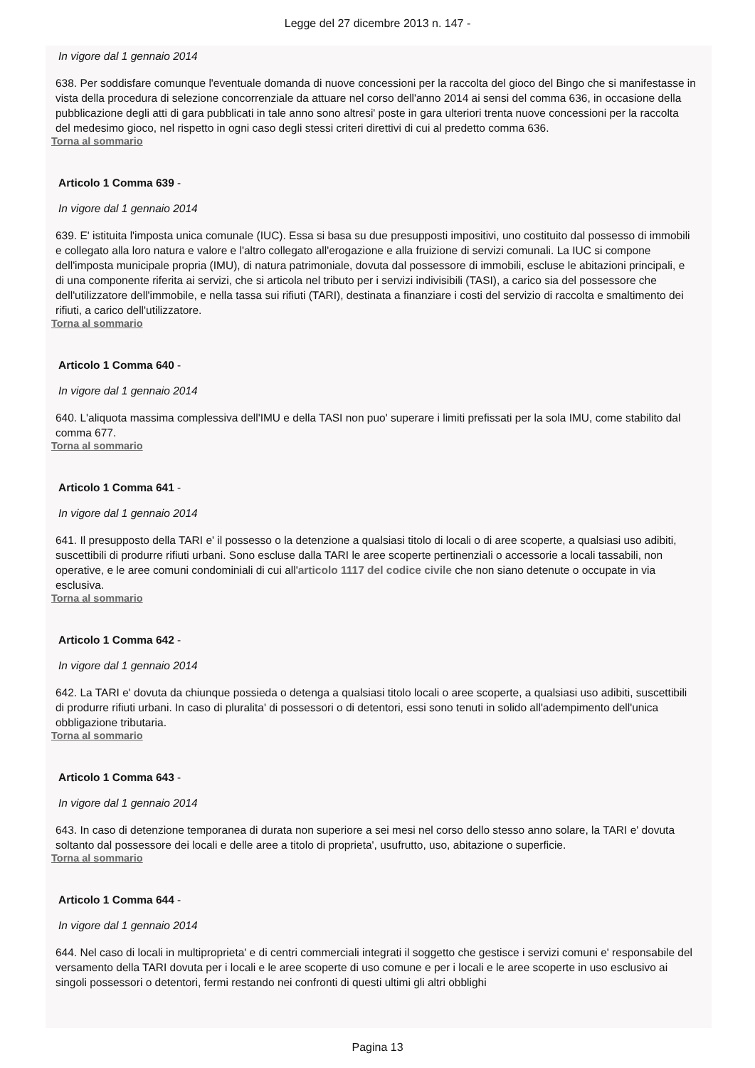Legge del 27 dicembre 2013 n. 147 -
In vigore dal 1 gennaio 2014
638. Per soddisfare comunque l'eventuale domanda di nuove concessioni per la raccolta del gioco del Bingo che si manifestasse in vista della procedura di selezione concorrenziale da attuare nel corso dell'anno 2014 ai sensi del comma 636, in occasione della pubblicazione degli atti di gara pubblicati in tale anno sono altresi' poste in gara ulteriori trenta nuove concessioni per la raccolta del medesimo gioco, nel rispetto in ogni caso degli stessi criteri direttivi di cui al predetto comma 636.
Torna al sommario
Articolo 1 Comma 639 -
In vigore dal 1 gennaio 2014
639. E' istituita l'imposta unica comunale (IUC). Essa si basa su due presupposti impositivi, uno costituito dal possesso di immobili e collegato alla loro natura e valore e l'altro collegato all'erogazione e alla fruizione di servizi comunali. La IUC si compone dell'imposta municipale propria (IMU), di natura patrimoniale, dovuta dal possessore di immobili, escluse le abitazioni principali, e di una componente riferita ai servizi, che si articola nel tributo per i servizi indivisibili (TASI), a carico sia del possessore che dell'utilizzatore dell'immobile, e nella tassa sui rifiuti (TARI), destinata a finanziare i costi del servizio di raccolta e smaltimento dei rifiuti, a carico dell'utilizzatore.
Torna al sommario
Articolo 1 Comma 640 -
In vigore dal 1 gennaio 2014
640. L'aliquota massima complessiva dell'IMU e della TASI non puo' superare i limiti prefissati per la sola IMU, come stabilito dal comma 677.
Torna al sommario
Articolo 1 Comma 641 -
In vigore dal 1 gennaio 2014
641. Il presupposto della TARI e' il possesso o la detenzione a qualsiasi titolo di locali o di aree scoperte, a qualsiasi uso adibiti, suscettibili di produrre rifiuti urbani. Sono escluse dalla TARI le aree scoperte pertinenziali o accessorie a locali tassabili, non operative, e le aree comuni condominiali di cui all'articolo 1117 del codice civile che non siano detenute o occupate in via esclusiva.
Torna al sommario
Articolo 1 Comma 642 -
In vigore dal 1 gennaio 2014
642. La TARI e' dovuta da chiunque possieda o detenga a qualsiasi titolo locali o aree scoperte, a qualsiasi uso adibiti, suscettibili di produrre rifiuti urbani. In caso di pluralita' di possessori o di detentori, essi sono tenuti in solido all'adempimento dell'unica obbligazione tributaria.
Torna al sommario
Articolo 1 Comma 643 -
In vigore dal 1 gennaio 2014
643. In caso di detenzione temporanea di durata non superiore a sei mesi nel corso dello stesso anno solare, la TARI e' dovuta soltanto dal possessore dei locali e delle aree a titolo di proprieta', usufrutto, uso, abitazione o superficie.
Torna al sommario
Articolo 1 Comma 644 -
In vigore dal 1 gennaio 2014
644. Nel caso di locali in multiproprieta' e di centri commerciali integrati il soggetto che gestisce i servizi comuni e' responsabile del versamento della TARI dovuta per i locali e le aree scoperte di uso comune e per i locali e le aree scoperte in uso esclusivo ai singoli possessori o detentori, fermi restando nei confronti di questi ultimi gli altri obblighi
Pagina 13